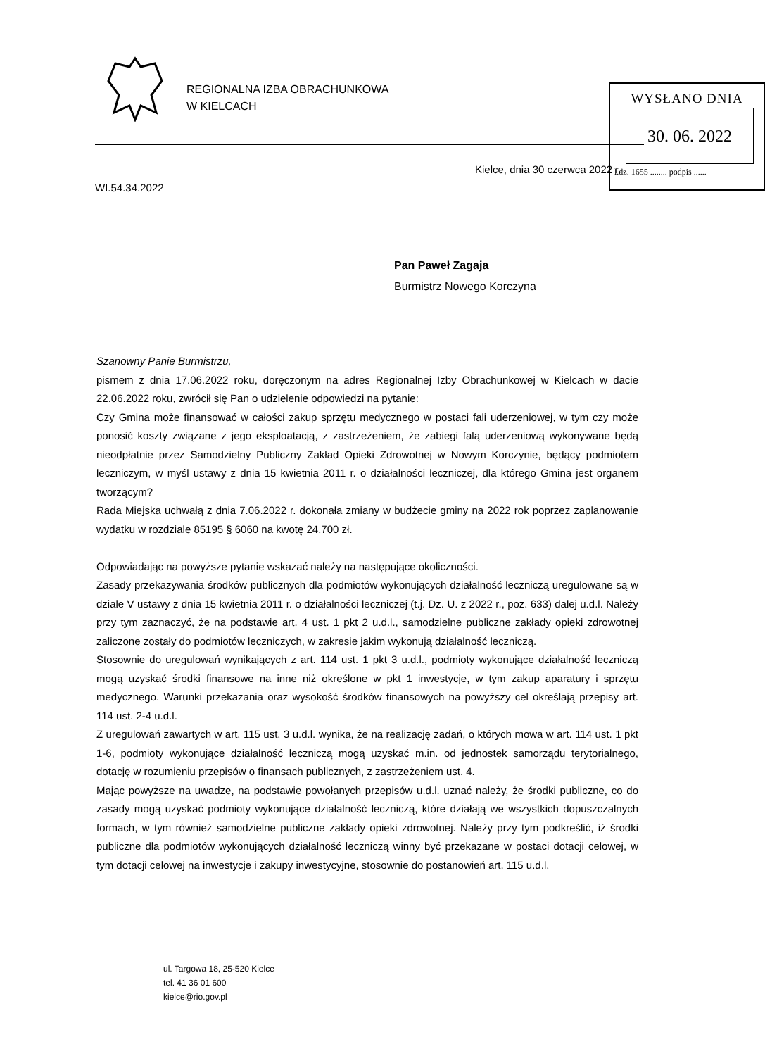REGIONALNA IZBA OBRACHUNKOWA
W KIELCACH
WYSŁANO DNIA
30. 06. 2022
l.dz. 1655 ........ podpis ......
Kielce, dnia 30 czerwca 2022 r.
WI.54.34.2022
Pan Paweł Zagaja
Burmistrz Nowego Korczyna
Szanowny Panie Burmistrzu,
pismem z dnia 17.06.2022 roku, doręczonym na adres Regionalnej Izby Obrachunkowej w Kielcach w dacie 22.06.2022 roku, zwrócił się Pan o udzielenie odpowiedzi na pytanie:
Czy Gmina może finansować w całości zakup sprzętu medycznego w postaci fali uderzeniowej, w tym czy może ponosić koszty związane z jego eksploatacją, z zastrzeżeniem, że zabiegi falą uderzeniową wykonywane będą nieodpłatnie przez Samodzielny Publiczny Zakład Opieki Zdrowotnej w Nowym Korczynie, będący podmiotem leczniczym, w myśl ustawy z dnia 15 kwietnia 2011 r. o działalności leczniczej, dla którego Gmina jest organem tworzącym?
Rada Miejska uchwałą z dnia 7.06.2022 r. dokonała zmiany w budżecie gminy na 2022 rok poprzez zaplanowanie wydatku w rozdziale 85195 § 6060 na kwotę 24.700 zł.
Odpowiadając na powyższe pytanie wskazać należy na następujące okoliczności.
Zasady przekazywania środków publicznych dla podmiotów wykonujących działalność leczniczą uregulowane są w dziale V ustawy z dnia 15 kwietnia 2011 r. o działalności leczniczej (t.j. Dz. U. z 2022 r., poz. 633) dalej u.d.l. Należy przy tym zaznaczyć, że na podstawie art. 4 ust. 1 pkt 2 u.d.l., samodzielne publiczne zakłady opieki zdrowotnej zaliczone zostały do podmiotów leczniczych, w zakresie jakim wykonują działalność leczniczą.
Stosownie do uregulowań wynikających z art. 114 ust. 1 pkt 3 u.d.l., podmioty wykonujące działalność leczniczą mogą uzyskać środki finansowe na inne niż określone w pkt 1 inwestycje, w tym zakup aparatury i sprzętu medycznego. Warunki przekazania oraz wysokość środków finansowych na powyższy cel określają przepisy art. 114 ust. 2-4 u.d.l.
Z uregulowań zawartych w art. 115 ust. 3 u.d.l. wynika, że na realizację zadań, o których mowa w art. 114 ust. 1 pkt 1-6, podmioty wykonujące działalność leczniczą mogą uzyskać m.in. od jednostek samorządu terytorialnego, dotację w rozumieniu przepisów o finansach publicznych, z zastrzeżeniem ust. 4.
Mając powyższe na uwadze, na podstawie powołanych przepisów u.d.l. uznać należy, że środki publiczne, co do zasady mogą uzyskać podmioty wykonujące działalność leczniczą, które działają we wszystkich dopuszczalnych formach, w tym również samodzielne publiczne zakłady opieki zdrowotnej. Należy przy tym podkreślić, iż środki publiczne dla podmiotów wykonujących działalność leczniczą winny być przekazane w postaci dotacji celowej, w tym dotacji celowej na inwestycje i zakupy inwestycyjne, stosownie do postanowień art. 115 u.d.l.
ul. Targowa 18, 25-520 Kielce
tel. 41 36 01 600
kielce@rio.gov.pl